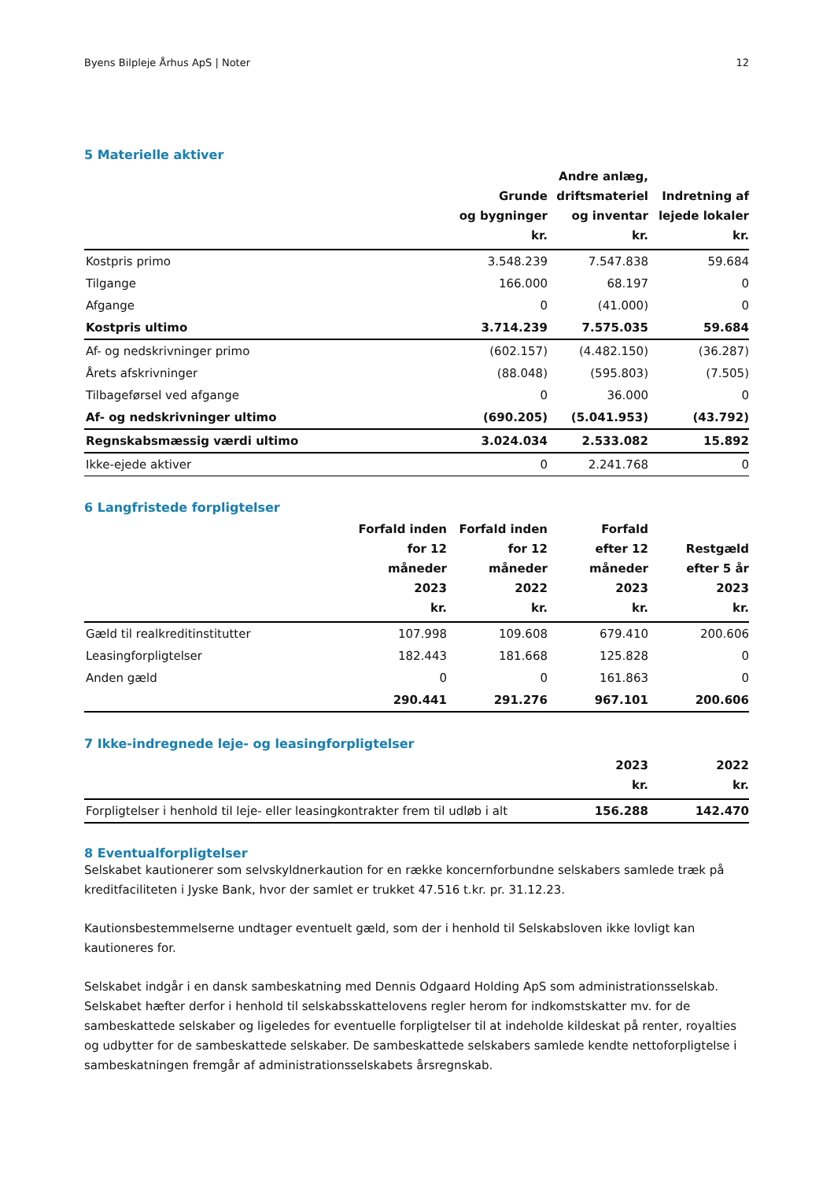Byens Bilpleje Århus ApS | Noter 12
5 Materielle aktiver
| | Grunde og bygninger kr. | Andre anlæg, driftsmateriel og inventar kr. | Indretning af lejede lokaler kr. |
| --- | --- | --- | --- |
| Kostpris primo | 3.548.239 | 7.547.838 | 59.684 |
| Tilgange | 166.000 | 68.197 | 0 |
| Afgange | 0 | (41.000) | 0 |
| Kostpris ultimo | 3.714.239 | 7.575.035 | 59.684 |
| Af- og nedskrivninger primo | (602.157) | (4.482.150) | (36.287) |
| Årets afskrivninger | (88.048) | (595.803) | (7.505) |
| Tilbageførsel ved afgange | 0 | 36.000 | 0 |
| Af- og nedskrivninger ultimo | (690.205) | (5.041.953) | (43.792) |
| Regnskabsmæssig værdi ultimo | 3.024.034 | 2.533.082 | 15.892 |
| Ikke-ejede aktiver | 0 | 2.241.768 | 0 |
6 Langfristede forpligtelser
| | Forfald inden for 12 måneder 2023 kr. | Forfald inden for 12 måneder 2022 kr. | Forfald efter 12 måneder 2023 kr. | Restgæld efter 5 år 2023 kr. |
| --- | --- | --- | --- | --- |
| Gæld til realkreditinstitutter | 107.998 | 109.608 | 679.410 | 200.606 |
| Leasingforpligtelser | 182.443 | 181.668 | 125.828 | 0 |
| Anden gæld | 0 | 0 | 161.863 | 0 |
| | 290.441 | 291.276 | 967.101 | 200.606 |
7 Ikke-indregnede leje- og leasingforpligtelser
| | 2023 kr. | 2022 kr. |
| --- | --- | --- |
| Forpligtelser i henhold til leje- eller leasingkontrakter frem til udløb i alt | 156.288 | 142.470 |
8 Eventualforpligtelser
Selskabet kautionerer som selvskyldnerkaution for en række koncernforbundne selskabers samlede træk på kreditfaciliteten i Jyske Bank, hvor der samlet er trukket 47.516 t.kr. pr. 31.12.23.
Kautionsbestemmelserne undtager eventuelt gæld, som der i henhold til Selskabsloven ikke lovligt kan kautioneres for.
Selskabet indgår i en dansk sambeskatning med Dennis Odgaard Holding ApS som administrationsselskab. Selskabet hæfter derfor i henhold til selskabsskattelovens regler herom for indkomstskatter mv. for de sambeskattede selskaber og ligeledes for eventuelle forpligtelser til at indeholde kildeskat på renter, royalties og udbytter for de sambeskattede selskaber. De sambeskattede selskabers samlede kendte nettoforpligtelse i sambeskatningen fremgår af administrationsselskabets årsregnskab.